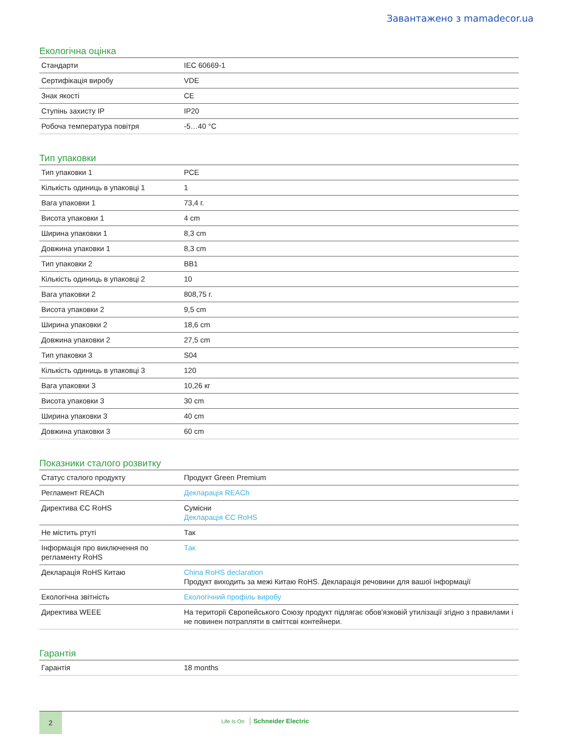Завантажено з mamadecor.ua
Екологічна оцінка
| Стандарти | IEC 60669-1 |
| Сертифікація виробу | VDE |
| Знак якості | CE |
| Ступінь захисту IP | IP20 |
| Робоча температура повітря | -5…40 °C |
Тип упаковки
| Тип упаковки 1 | PCE |
| Кількість одиниць в упаковці 1 | 1 |
| Вага упаковки 1 | 73,4 г. |
| Висота упаковки 1 | 4 cm |
| Ширина упаковки 1 | 8,3 cm |
| Довжина упаковки 1 | 8,3 cm |
| Тип упаковки 2 | BB1 |
| Кількість одиниць в упаковці 2 | 10 |
| Вага упаковки 2 | 808,75 г. |
| Висота упаковки 2 | 9,5 cm |
| Ширина упаковки 2 | 18,6 cm |
| Довжина упаковки 2 | 27,5 cm |
| Тип упаковки 3 | S04 |
| Кількість одиниць в упаковці 3 | 120 |
| Вага упаковки 3 | 10,26 кг |
| Висота упаковки 3 | 30 cm |
| Ширина упаковки 3 | 40 cm |
| Довжина упаковки 3 | 60 cm |
Показники сталого розвитку
| Статус сталого продукту | Продукт Green Premium |
| Регламент REACh | Декларація REACh |
| Директива ЄС RoHS | Сумісни Декларація ЄС RoHS |
| Не містить ртуті | Так |
| Інформація про виключення по регламенту RoHS | Так |
| Декларація RoHS Китаю | China RoHS declaration Продукт виходить за межі Китаю RoHS. Декларація речовини для вашої інформації |
| Екологічна звітність | Екологічний профіль виробу |
| Директива WEEE | На території Європейського Союзу продукт підлягає обов'язковій утилізації згідно з правилами і не повинен потрапляти в сміттєві контейнери. |
Гарантія
| Гарантія | 18 months |
2
Life Is On Schneider Electric